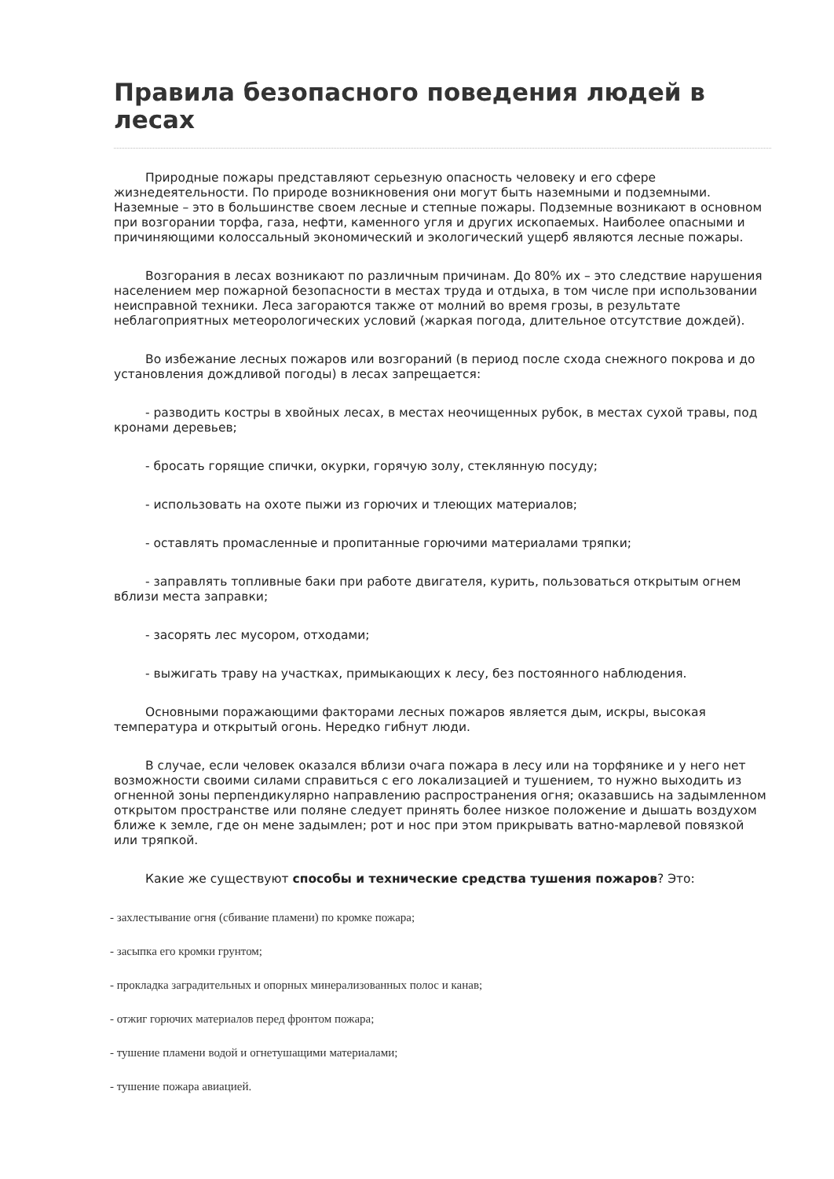Правила безопасного поведения людей в лесах
Природные пожары представляют серьезную опасность человеку и его сфере жизнедеятельности. По природе возникновения они могут быть наземными и подземными. Наземные – это в большинстве своем лесные и степные пожары. Подземные возникают в основном при возгорании торфа, газа, нефти, каменного угля и других ископаемых. Наиболее опасными и причиняющими колоссальный экономический и экологический ущерб являются лесные пожары.
Возгорания в лесах возникают по различным причинам. До 80% их – это следствие нарушения населением мер пожарной безопасности в местах труда и отдыха, в том числе при использовании неисправной техники. Леса загораются также от молний во время грозы, в результате неблагоприятных метеорологических условий (жаркая погода, длительное отсутствие дождей).
Во избежание лесных пожаров или возгораний (в период после схода снежного покрова и до установления дождливой погоды) в лесах запрещается:
- разводить костры в хвойных лесах, в местах неочищенных рубок, в местах сухой травы, под кронами деревьев;
- бросать горящие спички, окурки, горячую золу, стеклянную посуду;
- использовать на охоте пыжи из горючих и тлеющих материалов;
- оставлять промасленные и пропитанные горючими материалами тряпки;
- заправлять топливные баки при работе двигателя, курить, пользоваться открытым огнем вблизи места заправки;
- засорять лес мусором, отходами;
- выжигать траву на участках, примыкающих к лесу, без постоянного наблюдения.
Основными поражающими факторами лесных пожаров является дым, искры, высокая температура и открытый огонь. Нередко гибнут люди.
В случае, если человек оказался вблизи очага пожара в лесу или на торфянике и у него нет возможности своими силами справиться с его локализацией и тушением, то нужно выходить из огненной зоны перпендикулярно направлению распространения огня; оказавшись на задымленном открытом пространстве или поляне следует принять более низкое положение и дышать воздухом ближе к земле, где он мене задымлен; рот и нос при этом прикрывать ватно-марлевой повязкой или тряпкой.
Какие же существуют способы и технические средства тушения пожаров? Это:
- захлестывание огня (сбивание пламени) по кромке пожара;
- засыпка его кромки грунтом;
- прокладка заградительных и опорных минерализованных полос и канав;
- отжиг горючих материалов перед фронтом пожара;
- тушение пламени водой и огнетушащими материалами;
- тушение пожара авиацией.